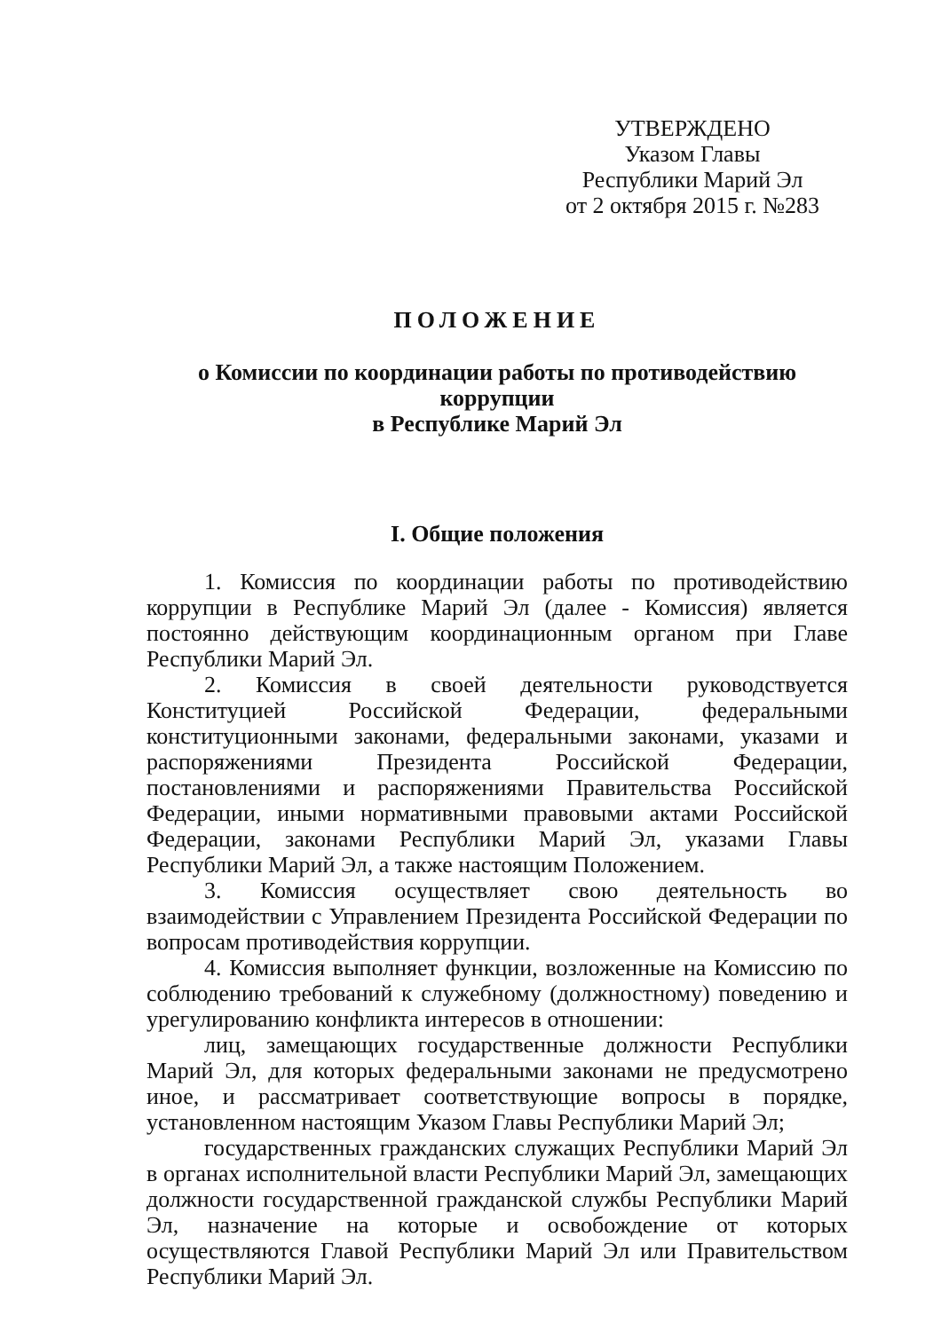УТВЕРЖДЕНО
Указом Главы
Республики Марий Эл
от 2 октября 2015 г. №283
ПОЛОЖЕНИЕ
о Комиссии по координации работы по противодействию коррупции
в Республике Марий Эл
I. Общие положения
1. Комиссия по координации работы по противодействию коррупции в Республике Марий Эл (далее - Комиссия) является постоянно действующим координационным органом при Главе Республики Марий Эл.
2. Комиссия в своей деятельности руководствуется Конституцией Российской Федерации, федеральными конституционными законами, федеральными законами, указами и распоряжениями Президента Российской Федерации, постановлениями и распоряжениями Правительства Российской Федерации, иными нормативными правовыми актами Российской Федерации, законами Республики Марий Эл, указами Главы Республики Марий Эл, а также настоящим Положением.
3. Комиссия осуществляет свою деятельность во взаимодействии с Управлением Президента Российской Федерации по вопросам противодействия коррупции.
4. Комиссия выполняет функции, возложенные на Комиссию по соблюдению требований к служебному (должностному) поведению и урегулированию конфликта интересов в отношении:
лиц, замещающих государственные должности Республики Марий Эл, для которых федеральными законами не предусмотрено иное, и рассматривает соответствующие вопросы в порядке, установленном настоящим Указом Главы Республики Марий Эл;
государственных гражданских служащих Республики Марий Эл в органах исполнительной власти Республики Марий Эл, замещающих должности государственной гражданской службы Республики Марий Эл, назначение на которые и освобождение от которых осуществляются Главой Республики Марий Эл или Правительством Республики Марий Эл.